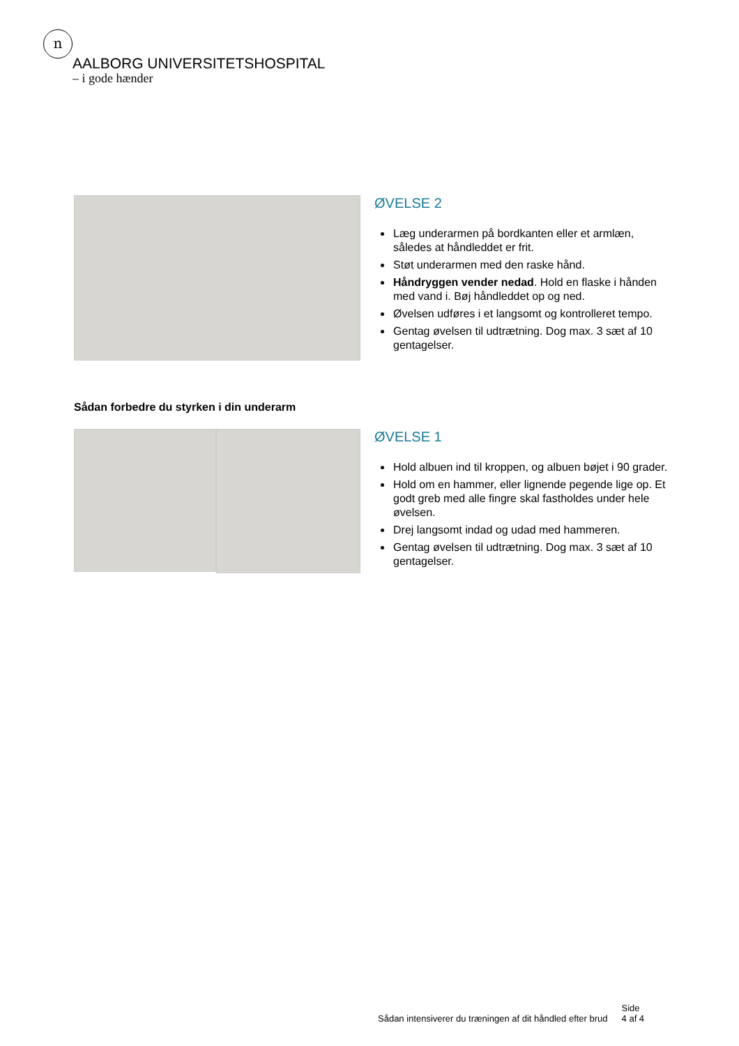n
AALBORG UNIVERSITETSHOSPITAL
– i gode hænder
ØVELSE 2
Læg underarmen på bordkanten eller et armlæn, således at håndleddet er frit.
Støt underarmen med den raske hånd.
Håndryggen vender nedad. Hold en flaske i hånden med vand i. Bøj håndleddet op og ned.
Øvelsen udføres i et langsomt og kontrolleret tempo.
Gentag øvelsen til udtrætning. Dog max. 3 sæt af 10 gentagelser.
Sådan forbedre du styrken i din underarm
ØVELSE 1
Hold albuen ind til kroppen, og albuen bøjet i 90 grader.
Hold om en hammer, eller lignende pegende lige op. Et godt greb med alle fingre skal fastholdes under hele øvelsen.
Drej langsomt indad og udad med hammeren.
Gentag øvelsen til udtrætning. Dog max. 3 sæt af 10 gentagelser.
Sådan intensiverer du træningen af dit håndled efter brud
Side
4 af 4